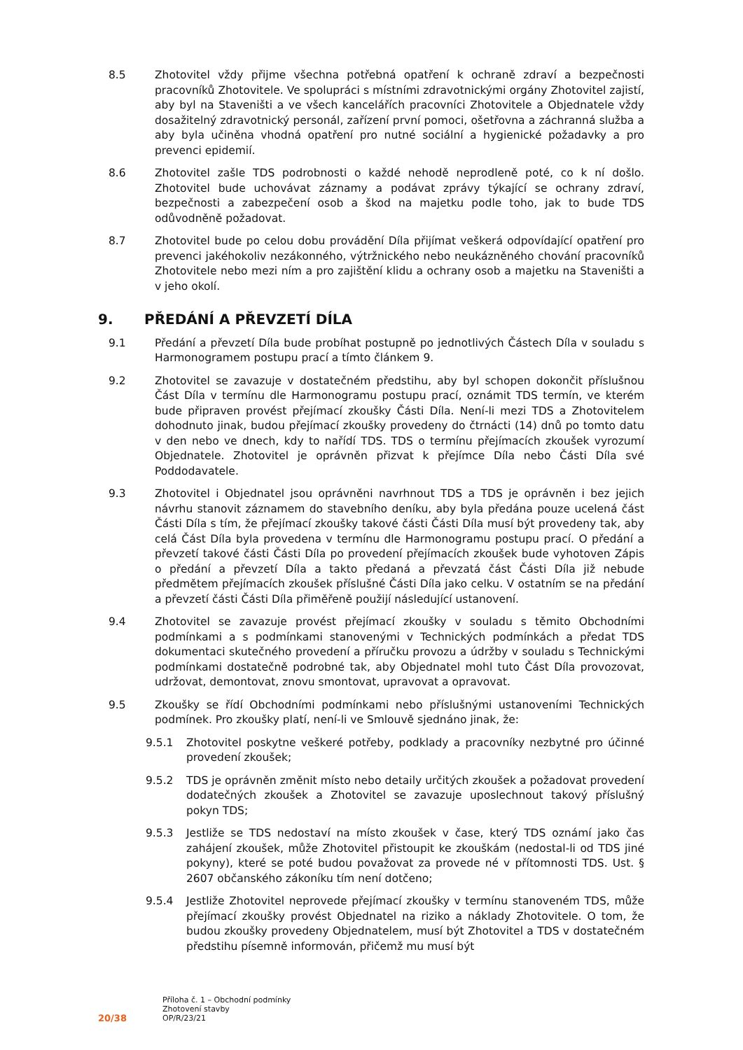8.5 Zhotovitel vždy přijme všechna potřebná opatření k ochraně zdraví a bezpečnosti pracovníků Zhotovitele. Ve spolupráci s místními zdravotnickými orgány Zhotovitel zajistí, aby byl na Staveništi a ve všech kancelářích pracovníci Zhotovitele a Objednatele vždy dosažitelný zdravotnický personál, zařízení první pomoci, ošetřovna a záchranná služba a aby byla učiněna vhodná opatření pro nutné sociální a hygienické požadavky a pro prevenci epidemií.
8.6 Zhotovitel zašle TDS podrobnosti o každé nehodě neprodleně poté, co k ní došlo. Zhotovitel bude uchovávat záznamy a podávat zprávy týkající se ochrany zdraví, bezpečnosti a zabezpečení osob a škod na majetku podle toho, jak to bude TDS odůvodněně požadovat.
8.7 Zhotovitel bude po celou dobu provádění Díla přijímat veškerá odpovídající opatření pro prevenci jakéhokoliv nezákonného, výtržnického nebo neukázněného chování pracovníků Zhotovitele nebo mezi ním a pro zajištění klidu a ochrany osob a majetku na Staveništi a v jeho okolí.
9. PŘEDÁNÍ A PŘEVZETÍ DÍLA
9.1 Předání a převzetí Díla bude probíhat postupně po jednotlivých Částech Díla v souladu s Harmonogramem postupu prací a tímto článkem 9.
9.2 Zhotovitel se zavazuje v dostatečném předstihu, aby byl schopen dokončit příslušnou Část Díla v termínu dle Harmonogramu postupu prací, oznámit TDS termín, ve kterém bude připraven provést přejímací zkoušky Části Díla. Není-li mezi TDS a Zhotovitelem dohodnuto jinak, budou přejímací zkoušky provedeny do čtrnácti (14) dnů po tomto datu v den nebo ve dnech, kdy to nařídí TDS. TDS o termínu přejímacích zkoušek vyrozumí Objednatele. Zhotovitel je oprávněn přizvat k přejímce Díla nebo Části Díla své Poddodavatele.
9.3 Zhotovitel i Objednatel jsou oprávněni navrhnout TDS a TDS je oprávněn i bez jejich návrhu stanovit záznamem do stavebního deníku, aby byla předána pouze ucelená část Části Díla s tím, že přejímací zkoušky takové části Části Díla musí být provedeny tak, aby celá Část Díla byla provedena v termínu dle Harmonogramu postupu prací. O předání a převzetí takové části Části Díla po provedení přejímacích zkoušek bude vyhotoven Zápis o předání a převzetí Díla a takto předaná a převzatá část Části Díla již nebude předmětem přejímacích zkoušek příslušné Části Díla jako celku. V ostatním se na předání a převzetí části Části Díla přiměřeně použijí následující ustanovení.
9.4 Zhotovitel se zavazuje provést přejímací zkoušky v souladu s těmito Obchodními podmínkami a s podmínkami stanovenými v Technických podmínkách a předat TDS dokumentaci skutečného provedení a příručku provozu a údržby v souladu s Technickými podmínkami dostatečně podrobné tak, aby Objednatel mohl tuto Část Díla provozovat, udržovat, demontovat, znovu smontovat, upravovat a opravovat.
9.5 Zkoušky se řídí Obchodními podmínkami nebo příslušnými ustanoveními Technických podmínek. Pro zkoušky platí, není-li ve Smlouvě sjednáno jinak, že:
9.5.1 Zhotovitel poskytne veškeré potřeby, podklady a pracovníky nezbytné pro účinné provedení zkoušek;
9.5.2 TDS je oprávněn změnit místo nebo detaily určitých zkoušek a požadovat provedení dodatečných zkoušek a Zhotovitel se zavazuje uposlechnout takový příslušný pokyn TDS;
9.5.3 Jestliže se TDS nedostaví na místo zkoušek v čase, který TDS oznámí jako čas zahájení zkoušek, může Zhotovitel přistoupit ke zkouškám (nedostal-li od TDS jiné pokyny), které se poté budou považovat za provede né v přítomnosti TDS. Ust. § 2607 občanského zákoníku tím není dotčeno;
9.5.4 Jestliže Zhotovitel neprovede přejímací zkoušky v termínu stanoveném TDS, může přejímací zkoušky provést Objednatel na riziko a náklady Zhotovitele. O tom, že budou zkoušky provedeny Objednatelem, musí být Zhotovitel a TDS v dostatečném předstihu písemně informován, přičemž mu musí být
20/38
Příloha č. 1 – Obchodní podmínky
Zhotovení stavby
OP/R/23/21